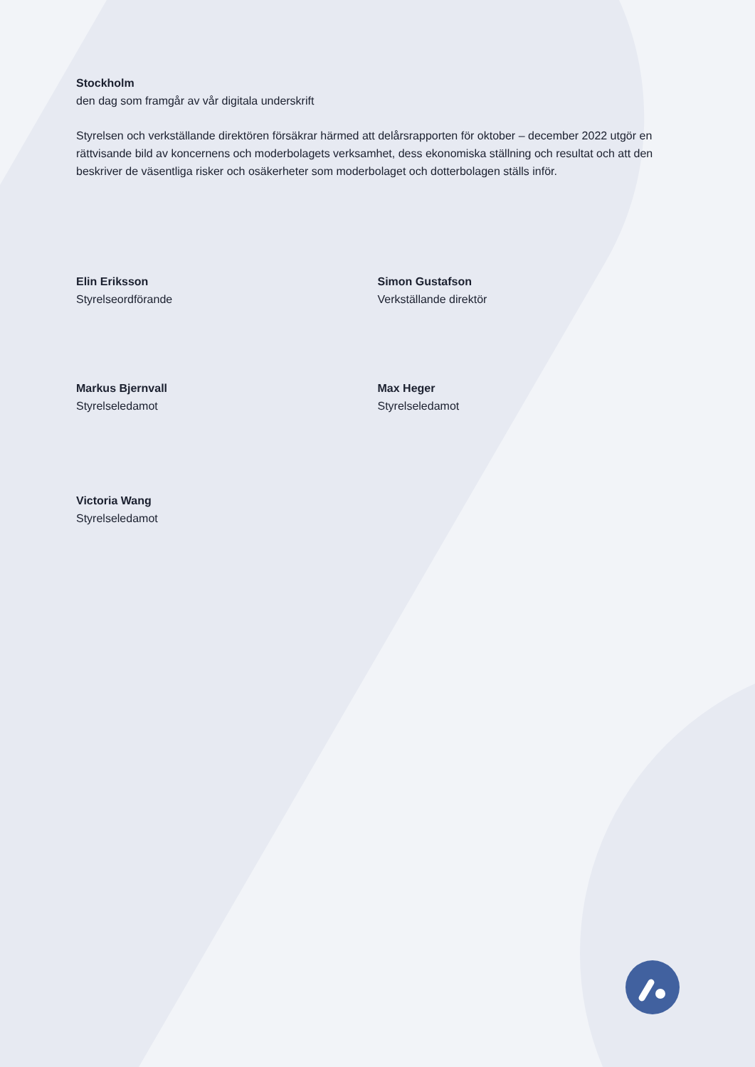Stockholm
den dag som framgår av vår digitala underskrift
Styrelsen och verkställande direktören försäkrar härmed att delårsrapporten för oktober – december 2022 utgör en rättvisande bild av koncernens och moderbolagets verksamhet, dess ekonomiska ställning och resultat och att den beskriver de väsentliga risker och osäkerheter som moderbolaget och dotterbolagen ställs inför.
Elin Eriksson
Styrelseordförande
Simon Gustafson
Verkställande direktör
Markus Bjernvall
Styrelseledamot
Max Heger
Styrelseledamot
Victoria Wang
Styrelseledamot